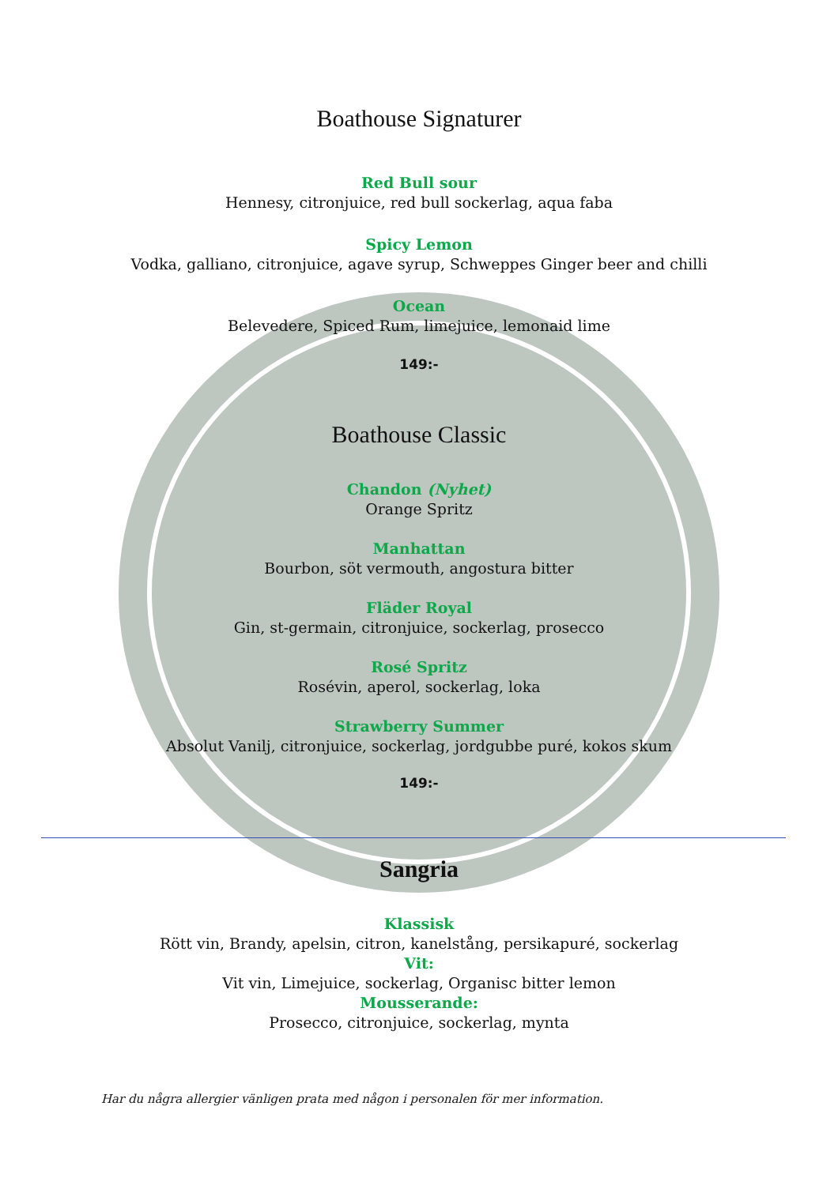Boathouse Signaturer
Red Bull sour
Hennesy, citronjuice, red bull sockerlag, aqua faba
Spicy Lemon
Vodka, galliano, citronjuice, agave syrup, Schweppes Ginger beer and chilli
Ocean
Belevedere, Spiced Rum, limejuice, lemonaid lime
149:-
Boathouse Classic
Chandon (Nyhet)
Orange Spritz
Manhattan
Bourbon, söt vermouth, angostura bitter
Fläder Royal
Gin, st-germain, citronjuice, sockerlag, prosecco
Rosé Spritz
Rosévin, aperol, sockerlag, loka
Strawberry Summer
Absolut Vanilj, citronjuice, sockerlag, jordgubbe puré, kokos skum
149:-
Sangria
Klassisk
Rött vin, Brandy, apelsin, citron, kanelstång, persikapuré, sockerlag
Vit:
Vit vin, Limejuice, sockerlag, Organisc bitter lemon
Mousserande:
Prosecco, citronjuice, sockerlag, mynta
Har du några allergier vänligen prata med någon i personalen för mer information.